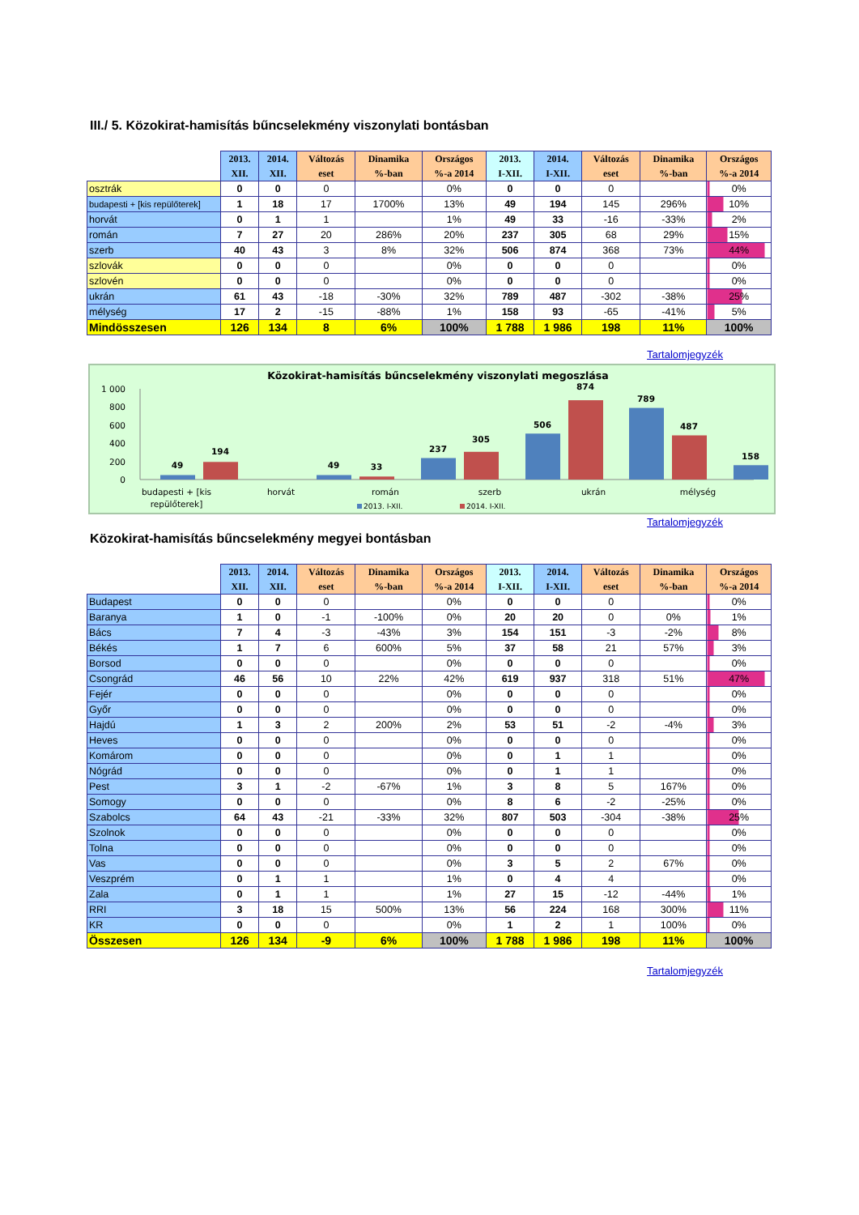III./ 5. Közokirat-hamisítás bűncselekmény viszonylati bontásban
| | 2013. XII. | 2014. XII. | Változás eset | Dinamika %-ban | Országos %-a 2014 | 2013. I-XII. | 2014. I-XII. | Változás eset | Dinamika %-ban | Országos %-a 2014 |
| --- | --- | --- | --- | --- | --- | --- | --- | --- | --- | --- |
| osztrák | 0 | 0 | 0 | | 0% | 0 | 0 | 0 | | 0% |
| budapesti + [kis repülőterek] | 1 | 18 | 17 | 1700% | 13% | 49 | 194 | 145 | 296% | 10% |
| horvát | 0 | 1 | 1 | | 1% | 49 | 33 | -16 | -33% | 2% |
| román | 7 | 27 | 20 | 286% | 20% | 237 | 305 | 68 | 29% | 15% |
| szerb | 40 | 43 | 3 | 8% | 32% | 506 | 874 | 368 | 73% | 44% |
| szlovák | 0 | 0 | 0 | | 0% | 0 | 0 | 0 | | 0% |
| szlovén | 0 | 0 | 0 | | 0% | 0 | 0 | 0 | | 0% |
| ukrán | 61 | 43 | -18 | -30% | 32% | 789 | 487 | -302 | -38% | 25% |
| mélység | 17 | 2 | -15 | -88% | 1% | 158 | 93 | -65 | -41% | 5% |
| Mindösszesen | 126 | 134 | 8 | 6% | 100% | 1 788 | 1 986 | 198 | 11% | 100% |
Tartalomjegyzék
Közokirat-hamisítás bűncselekmény viszonylati megoszlása
1 000
800
600
400
200
0
49
194
49
33
237
305
506
874
789
487
158
budapesti + [kis
repülőterek]
horvát
román
szerb
ukrán
mélység
2013. I-XII.
2014. I-XII.
Tartalomjegyzék
Közokirat-hamisítás bűncselekmény megyei bontásban
| | 2013. XII. | 2014. XII. | Változás eset | Dinamika %-ban | Országos %-a 2014 | 2013. I-XII. | 2014. I-XII. | Változás eset | Dinamika %-ban | Országos %-a 2014 |
| --- | --- | --- | --- | --- | --- | --- | --- | --- | --- | --- |
| Budapest | 0 | 0 | 0 | | 0% | 0 | 0 | 0 | | 0% |
| Baranya | 1 | 0 | -1 | -100% | 0% | 20 | 20 | 0 | 0% | 1% |
| Bács | 7 | 4 | -3 | -43% | 3% | 154 | 151 | -3 | -2% | 8% |
| Békés | 1 | 7 | 6 | 600% | 5% | 37 | 58 | 21 | 57% | 3% |
| Borsod | 0 | 0 | 0 | | 0% | 0 | 0 | 0 | | 0% |
| Csongrád | 46 | 56 | 10 | 22% | 42% | 619 | 937 | 318 | 51% | 47% |
| Fejér | 0 | 0 | 0 | | 0% | 0 | 0 | 0 | | 0% |
| Győr | 0 | 0 | 0 | | 0% | 0 | 0 | 0 | | 0% |
| Hajdú | 1 | 3 | 2 | 200% | 2% | 53 | 51 | -2 | -4% | 3% |
| Heves | 0 | 0 | 0 | | 0% | 0 | 0 | 0 | | 0% |
| Komárom | 0 | 0 | 0 | | 0% | 0 | 1 | 1 | | 0% |
| Nógrád | 0 | 0 | 0 | | 0% | 0 | 1 | 1 | | 0% |
| Pest | 3 | 1 | -2 | -67% | 1% | 3 | 8 | 5 | 167% | 0% |
| Somogy | 0 | 0 | 0 | | 0% | 8 | 6 | -2 | -25% | 0% |
| Szabolcs | 64 | 43 | -21 | -33% | 32% | 807 | 503 | -304 | -38% | 25% |
| Szolnok | 0 | 0 | 0 | | 0% | 0 | 0 | 0 | | 0% |
| Tolna | 0 | 0 | 0 | | 0% | 0 | 0 | 0 | | 0% |
| Vas | 0 | 0 | 0 | | 0% | 3 | 5 | 2 | 67% | 0% |
| Veszprém | 0 | 1 | 1 | | 1% | 0 | 4 | 4 | | 0% |
| Zala | 0 | 1 | 1 | | 1% | 27 | 15 | -12 | -44% | 1% |
| RRI | 3 | 18 | 15 | 500% | 13% | 56 | 224 | 168 | 300% | 11% |
| KR | 0 | 0 | 0 | | 0% | 1 | 2 | 1 | 100% | 0% |
| Összesen | 126 | 134 | -9 | 6% | 100% | 1 788 | 1 986 | 198 | 11% | 100% |
Tartalomjegyzék